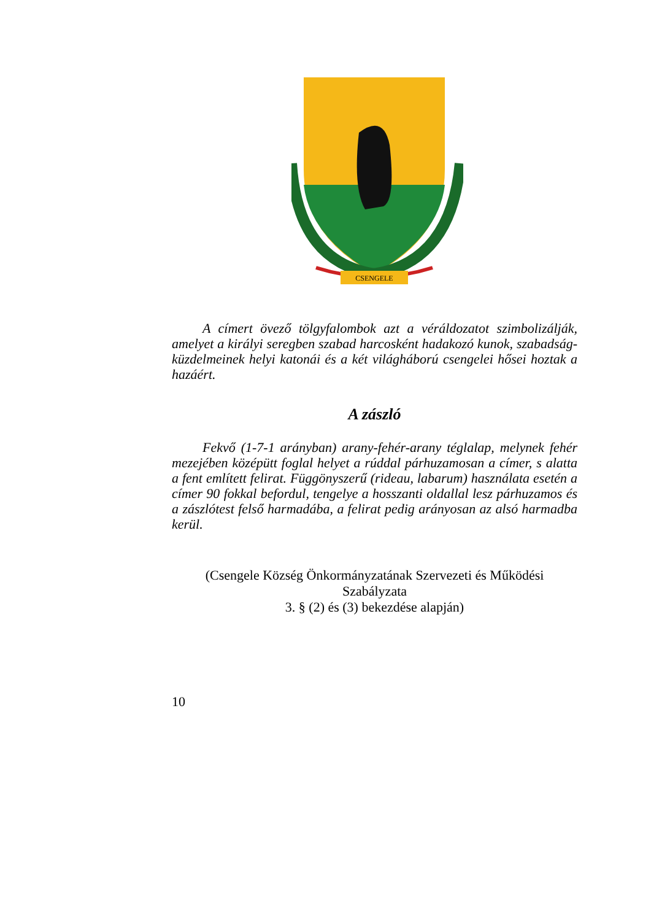CSENGELE
A címert övező tölgyfalombok azt a véráldozatot szimbolizálják, amelyet a királyi seregben szabad harcosként hadakozó kunok, szabadság-küzdelmeinek helyi katonái és a két világháború csengelei hősei hoztak a hazáért.
A zászló
Fekvő (1-7-1 arányban) arany-fehér-arany téglalap, melynek fehér mezejében középütt foglal helyet a rúddal párhuzamosan a címer, s alatta a fent említett felirat. Függönyszerű (rideau, labarum) használata esetén a címer 90 fokkal befordul, tengelye a hosszanti oldallal lesz párhuzamos és a zászlótest felső harmadába, a felirat pedig arányosan az alsó harmadba kerül.
(Csengele Község Önkormányzatának Szervezeti és Működési Szabályzata
3. § (2) és (3) bekezdése alapján)
10